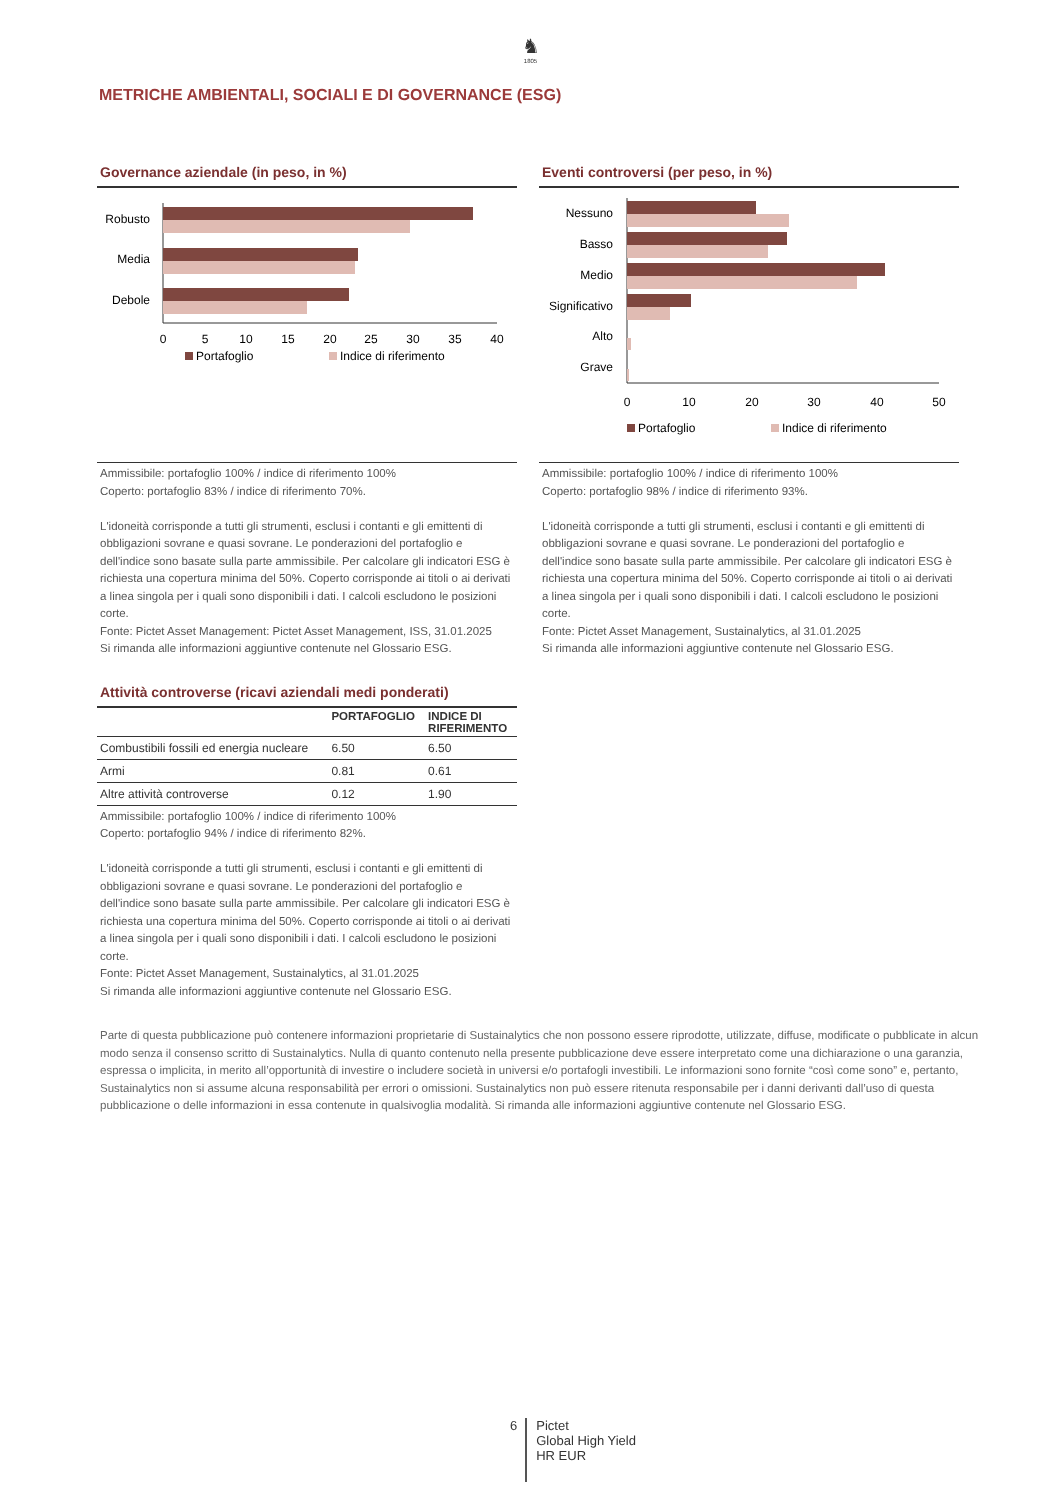♞
1805
METRICHE AMBIENTALI, SOCIALI E DI GOVERNANCE (ESG)
Governance aziendale (in peso, in %)
Robusto
Media
Debole
0
5
10
15
20
25
30
35
40
Portafoglio
Indice di riferimento
Ammissibile: portafoglio 100% / indice di riferimento 100%
Coperto: portafoglio 83% / indice di riferimento 70%.
L'idoneità corrisponde a tutti gli strumenti, esclusi i contanti e gli emittenti di obbligazioni sovrane e quasi sovrane. Le ponderazioni del portafoglio e dell'indice sono basate sulla parte ammissibile. Per calcolare gli indicatori ESG è richiesta una copertura minima del 50%. Coperto corrisponde ai titoli o ai derivati a linea singola per i quali sono disponibili i dati. I calcoli escludono le posizioni corte.
Fonte: Pictet Asset Management: Pictet Asset Management, ISS, 31.01.2025
Si rimanda alle informazioni aggiuntive contenute nel Glossario ESG.
Attività controverse (ricavi aziendali medi ponderati)
| | PORTAFOGLIO | INDICE DI RIFERIMENTO |
| --- | --- | --- |
| Combustibili fossili ed energia nucleare | 6.50 | 6.50 |
| Armi | 0.81 | 0.61 |
| Altre attività controverse | 0.12 | 1.90 |
Ammissibile: portafoglio 100% / indice di riferimento 100%
Coperto: portafoglio 94% / indice di riferimento 82%.
L'idoneità corrisponde a tutti gli strumenti, esclusi i contanti e gli emittenti di obbligazioni sovrane e quasi sovrane. Le ponderazioni del portafoglio e dell'indice sono basate sulla parte ammissibile. Per calcolare gli indicatori ESG è richiesta una copertura minima del 50%. Coperto corrisponde ai titoli o ai derivati a linea singola per i quali sono disponibili i dati. I calcoli escludono le posizioni corte.
Fonte: Pictet Asset Management, Sustainalytics, al 31.01.2025
Si rimanda alle informazioni aggiuntive contenute nel Glossario ESG.
Eventi controversi (per peso, in %)
Nessuno
Basso
Medio
Significativo
Alto
Grave
0
10
20
30
40
50
Portafoglio
Indice di riferimento
Ammissibile: portafoglio 100% / indice di riferimento 100%
Coperto: portafoglio 98% / indice di riferimento 93%.
L'idoneità corrisponde a tutti gli strumenti, esclusi i contanti e gli emittenti di obbligazioni sovrane e quasi sovrane. Le ponderazioni del portafoglio e dell'indice sono basate sulla parte ammissibile. Per calcolare gli indicatori ESG è richiesta una copertura minima del 50%. Coperto corrisponde ai titoli o ai derivati a linea singola per i quali sono disponibili i dati. I calcoli escludono le posizioni corte.
Fonte: Pictet Asset Management, Sustainalytics, al 31.01.2025
Si rimanda alle informazioni aggiuntive contenute nel Glossario ESG.
Parte di questa pubblicazione può contenere informazioni proprietarie di Sustainalytics che non possono essere riprodotte, utilizzate, diffuse, modificate o pubblicate in alcun modo senza il consenso scritto di Sustainalytics. Nulla di quanto contenuto nella presente pubblicazione deve essere interpretato come una dichiarazione o una garanzia, espressa o implicita, in merito all’opportunità di investire o includere società in universi e/o portafogli investibili. Le informazioni sono fornite “così come sono” e, pertanto, Sustainalytics non si assume alcuna responsabilità per errori o omissioni. Sustainalytics non può essere ritenuta responsabile per i danni derivanti dall’uso di questa pubblicazione o delle informazioni in essa contenute in qualsivoglia modalità. Si rimanda alle informazioni aggiuntive contenute nel Glossario ESG.
6
Pictet
Global High Yield
HR EUR